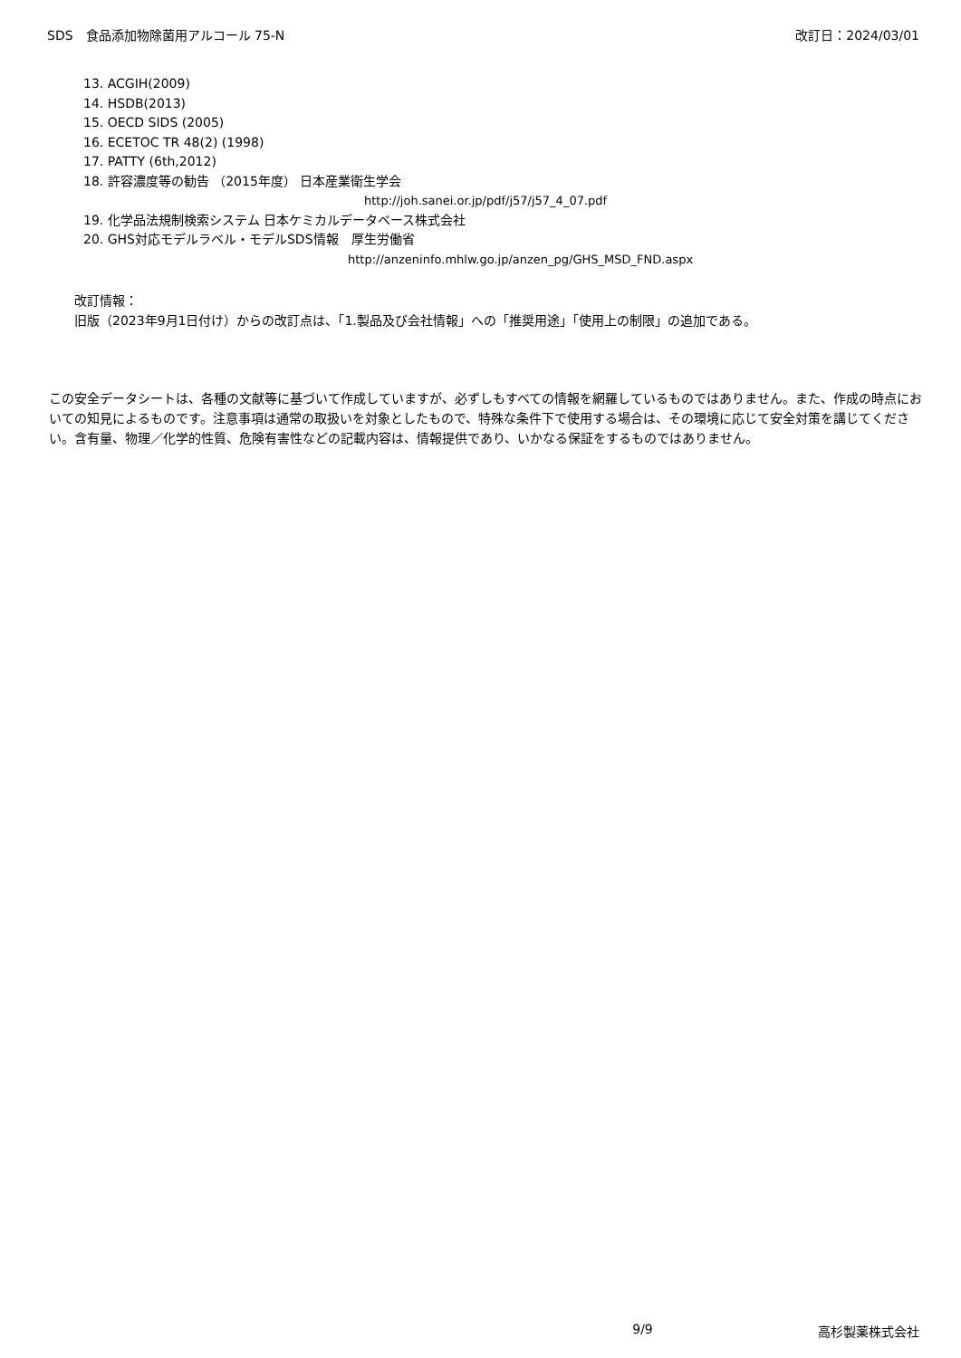SDS　食品添加物除菌用アルコール 75-N 改訂日：2024/03/01
13. ACGIH(2009)
14. HSDB(2013)
15. OECD SIDS (2005)
16. ECETOC TR 48(2) (1998)
17. PATTY (6th,2012)
18. 許容濃度等の勧告 （2015年度） 日本産業衛生学会
http://joh.sanei.or.jp/pdf/j57/j57_4_07.pdf
19. 化学品法規制検索システム 日本ケミカルデータベース株式会社
20. GHS対応モデルラベル・モデルSDS情報　厚生労働省
http://anzeninfo.mhlw.go.jp/anzen_pg/GHS_MSD_FND.aspx
改訂情報：
旧版（2023年9月1日付け）からの改訂点は、「1.製品及び会社情報」への「推奨用途」「使用上の制限」の追加である。
この安全データシートは、各種の文献等に基づいて作成していますが、必ずしもすべての情報を網羅しているものではありません。また、作成の時点においての知見によるものです。注意事項は通常の取扱いを対象としたもので、特殊な条件下で使用する場合は、その環境に応じて安全対策を講じてください。含有量、物理／化学的性質、危険有害性などの記載内容は、情報提供であり、いかなる保証をするものではありません。
9/9 高杉製薬株式会社